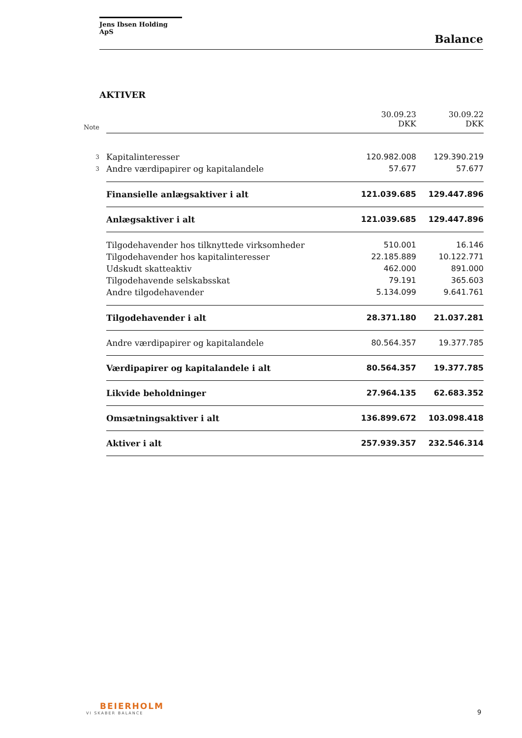Jens Ibsen Holding ApS
Balance
AKTIVER
| Note | | 30.09.23 DKK | 30.09.22 DKK |
| --- | --- | --- | --- |
| 3 | Kapitalinteresser | 120.982.008 | 129.390.219 |
| 3 | Andre værdipapirer og kapitalandele | 57.677 | 57.677 |
| | Finansielle anlægsaktiver i alt | 121.039.685 | 129.447.896 |
| | Anlægsaktiver i alt | 121.039.685 | 129.447.896 |
| | Tilgodehavender hos tilknyttede virksomheder | 510.001 | 16.146 |
| | Tilgodehavender hos kapitalinteresser | 22.185.889 | 10.122.771 |
| | Udskudt skatteaktiv | 462.000 | 891.000 |
| | Tilgodehavende selskabsskat | 79.191 | 365.603 |
| | Andre tilgodehavender | 5.134.099 | 9.641.761 |
| | Tilgodehavender i alt | 28.371.180 | 21.037.281 |
| | Andre værdipapirer og kapitalandele | 80.564.357 | 19.377.785 |
| | Værdipapirer og kapitalandele i alt | 80.564.357 | 19.377.785 |
| | Likvide beholdninger | 27.964.135 | 62.683.352 |
| | Omsætningsaktiver i alt | 136.899.672 | 103.098.418 |
| | Aktiver i alt | 257.939.357 | 232.546.314 |
BEIERHOLM
VI SKABER BALANCE
9